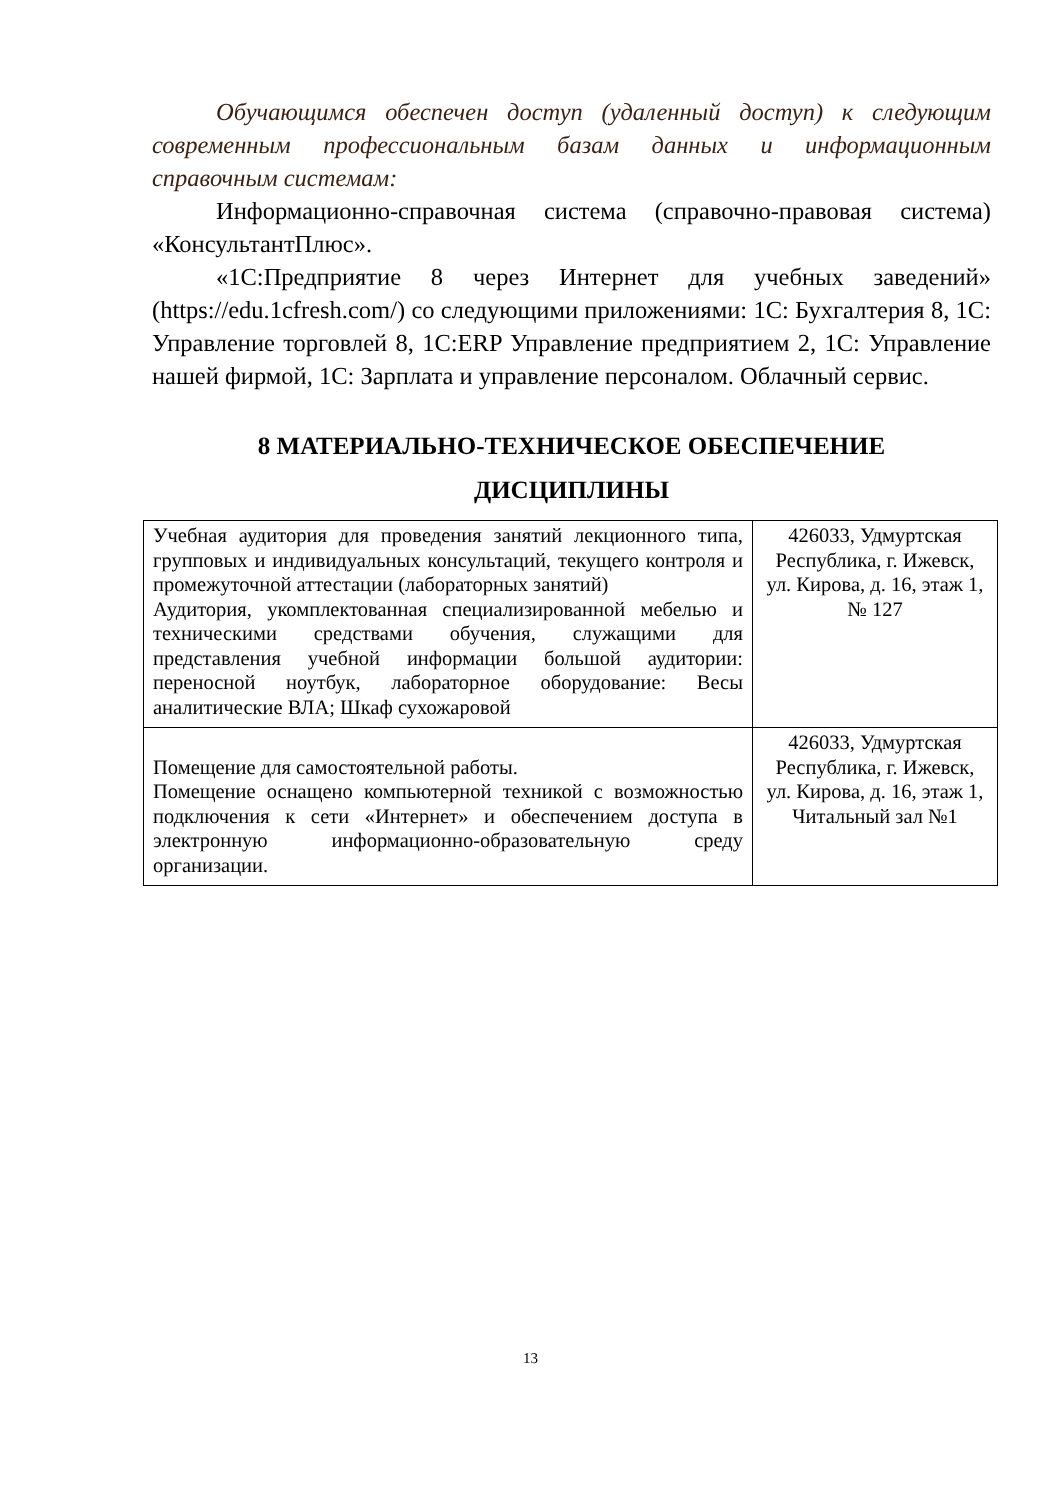Обучающимся обеспечен доступ (удаленный доступ) к следующим современным профессиональным базам данных и информационным справочным системам:
Информационно-справочная система (справочно-правовая система) «КонсультантПлюс».
«1С:Предприятие 8 через Интернет для учебных заведений» (https://edu.1cfresh.com/) со следующими приложениями: 1С: Бухгалтерия 8, 1С: Управление торговлей 8, 1С:ERP Управление предприятием 2, 1С: Управление нашей фирмой, 1С: Зарплата и управление персоналом. Облачный сервис.
8 МАТЕРИАЛЬНО-ТЕХНИЧЕСКОЕ ОБЕСПЕЧЕНИЕ
ДИСЦИПЛИНЫ
| Учебная аудитория для проведения занятий лекционного типа, групповых и индивидуальных консультаций, текущего контроля и промежуточной аттестации (лабораторных занятий) Аудитория, укомплектованная специализированной мебелью и техническими средствами обучения, служащими для представления учебной информации большой аудитории: переносной ноутбук, лабораторное оборудование: Весы аналитические ВЛА; Шкаф сухожаровой | 426033, Удмуртская Республика, г. Ижевск, ул. Кирова, д. 16, этаж 1, № 127 |
| Помещение для самостоятельной работы. Помещение оснащено компьютерной техникой с возможностью подключения к сети «Интернет» и обеспечением доступа в электронную информационно-образовательную среду организации. | 426033, Удмуртская Республика, г. Ижевск, ул. Кирова, д. 16, этаж 1, Читальный зал №1 |
13